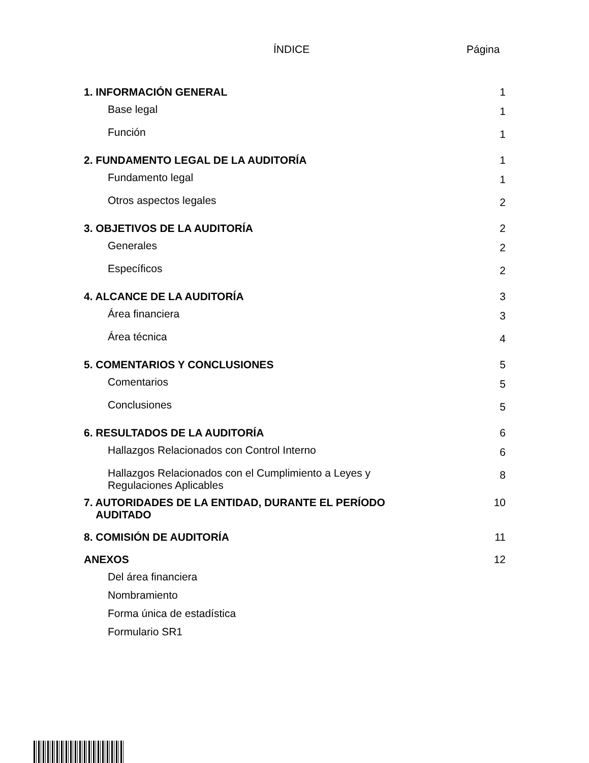ÍNDICE Página
| 1. INFORMACIÓN GENERAL | 1 |
| Base legal | 1 |
| Función | 1 |
| 2. FUNDAMENTO LEGAL DE LA AUDITORÍA | 1 |
| Fundamento legal | 1 |
| Otros aspectos legales | 2 |
| 3. OBJETIVOS DE LA AUDITORÍA | 2 |
| Generales | 2 |
| Específicos | 2 |
| 4. ALCANCE DE LA AUDITORÍA | 3 |
| Área financiera | 3 |
| Área técnica | 4 |
| 5. COMENTARIOS Y CONCLUSIONES | 5 |
| Comentarios | 5 |
| Conclusiones | 5 |
| 6. RESULTADOS DE LA AUDITORÍA | 6 |
| Hallazgos Relacionados con Control Interno | 6 |
| Hallazgos Relacionados con el Cumplimiento a Leyes y Regulaciones Aplicables | 8 |
| 7. AUTORIDADES DE LA ENTIDAD, DURANTE EL PERÍODO AUDITADO | 10 |
| 8. COMISIÓN DE AUDITORÍA | 11 |
| ANEXOS | 12 |
| Del área financiera | |
| Nombramiento | |
| Forma única de estadística | |
| Formulario SR1 | |